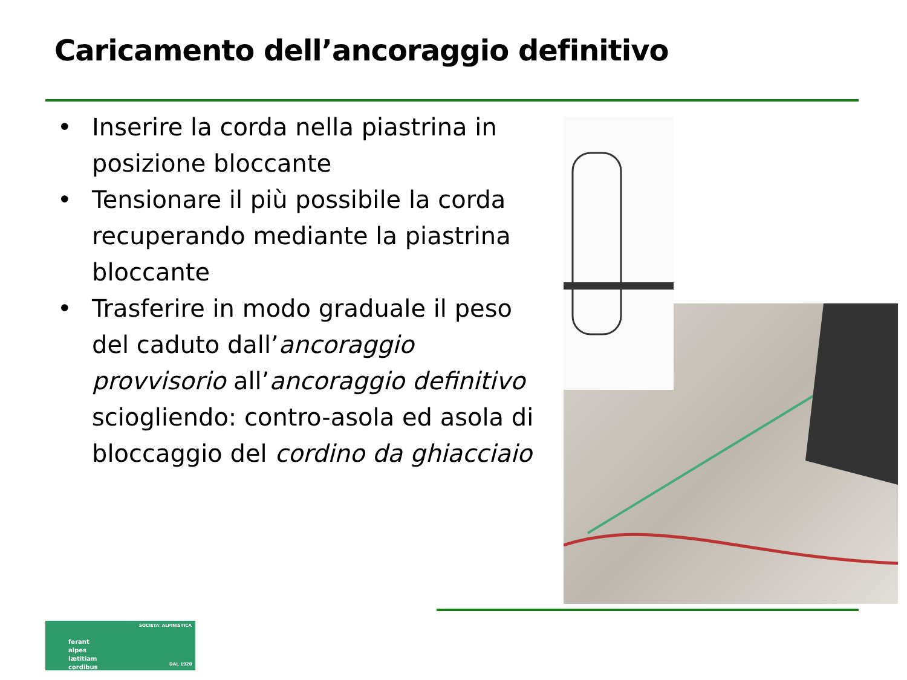Caricamento dell’ancoraggio definitivo
• Inserire la corda nella piastrina in posizione bloccante
• Tensionare il più possibile la corda recuperando mediante la piastrina bloccante
• Trasferire in modo graduale il peso del caduto dall’ancoraggio provvisorio all’ancoraggio definitivo sciogliendo: contro-asola ed asola di bloccaggio del cordino da ghiacciaio
ferant
alpes
lætitiam
cordibus
SOCIETA' ALPINISTICA
DAL 1920